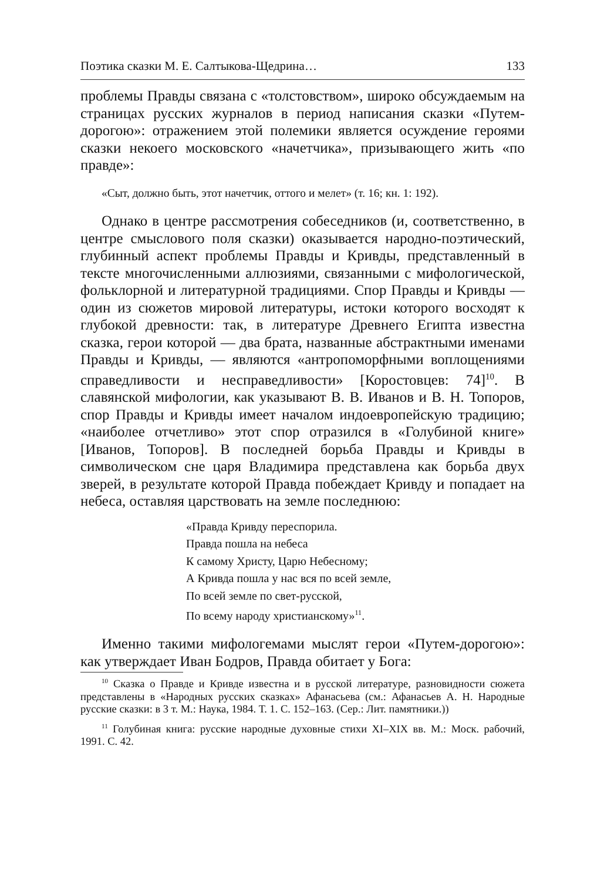Поэтика сказки М. Е. Салтыкова-Щедрина… 133
проблемы Правды связана с «толстовством», широко обсуждаемым на страницах русских журналов в период написания сказки «Путем-дорогою»: отражением этой полемики является осуждение героями сказки некоего московского «начетчика», призывающего жить «по правде»:
«Сыт, должно быть, этот начетчик, оттого и мелет» (т. 16; кн. 1: 192).
Однако в центре рассмотрения собеседников (и, соответственно, в центре смыслового поля сказки) оказывается народно-поэтический, глубинный аспект проблемы Правды и Кривды, представленный в тексте многочисленными аллюзиями, связанными с мифологической, фольклорной и литературной традициями. Спор Правды и Кривды — один из сюжетов мировой литературы, истоки которого восходят к глубокой древности: так, в литературе Древнего Египта известна сказка, герои которой — два брата, названные абстрактными именами Правды и Кривды, — являются «антропоморфными воплощениями справедливости и несправедливости» [Коростовцев: 74]<sup>10</sup>. В славянской мифологии, как указывают В. В. Иванов и В. Н. Топоров, спор Правды и Кривды имеет началом индоевропейскую традицию; «наиболее отчетливо» этот спор отразился в «Голубиной книге» [Иванов, Топоров]. В последней борьба Правды и Кривды в символическом сне царя Владимира представлена как борьба двух зверей, в результате которой Правда побеждает Кривду и попадает на небеса, оставляя царствовать на земле последнюю:
«Правда Кривду переспорила.
Правда пошла на небеса
К самому Христу, Царю Небесному;
А Кривда пошла у нас вся по всей земле,
По всей земле по свет-русской,
По всему народу христианскому»<sup>11</sup>.
Именно такими мифологемами мыслят герои «Путем-дорогою»: как утверждает Иван Бодров, Правда обитает у Бога:
<sup>10</sup> Сказка о Правде и Кривде известна и в русской литературе, разновидности сюжета представлены в «Народных русских сказках» Афанасьева (см.: Афанасьев А. Н. Народные русские сказки: в 3 т. М.: Наука, 1984. Т. 1. С. 152–163. (Сер.: Лит. памятники.))
<sup>11</sup> Голубиная книга: русские народные духовные стихи XI–XIX вв. М.: Моск. рабочий, 1991. С. 42.